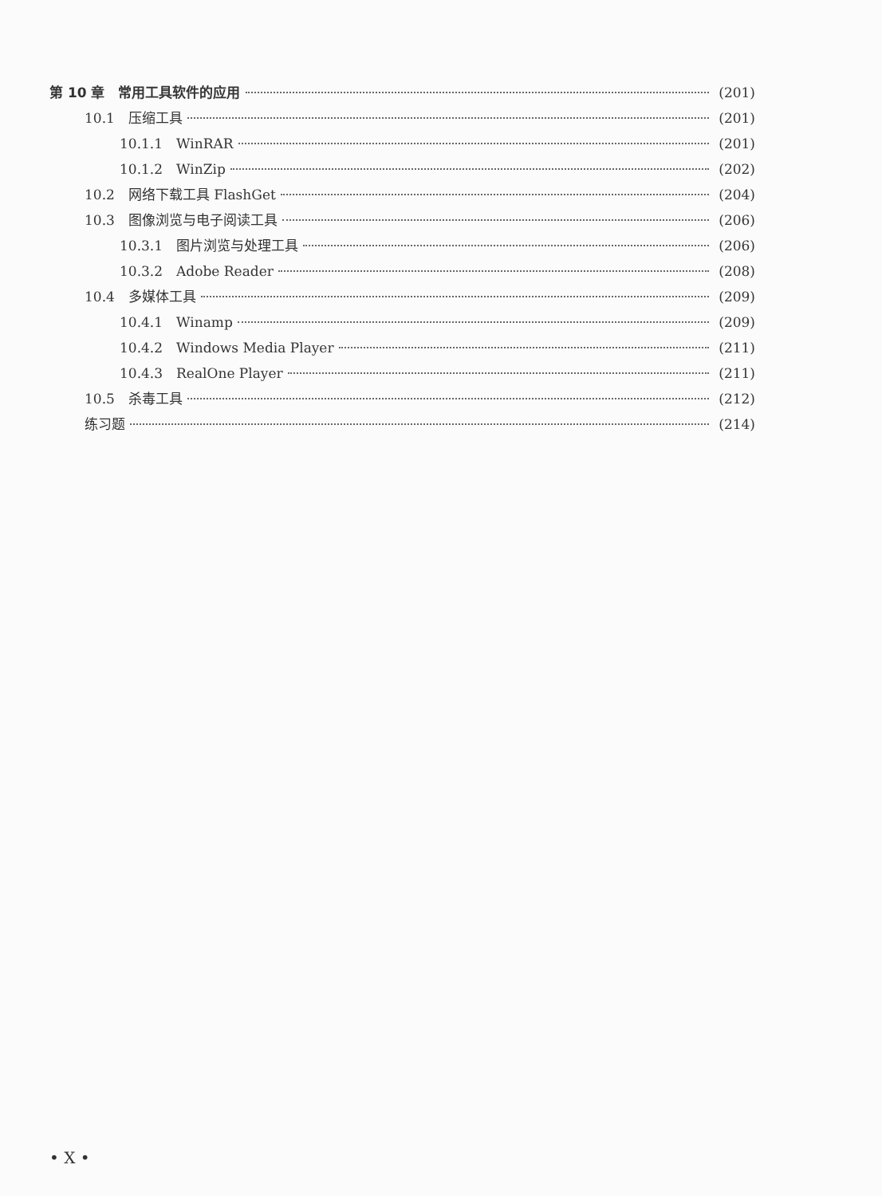第 10 章　常用工具软件的应用 (201)
10.1　压缩工具 (201)
10.1.1　WinRAR (201)
10.1.2　WinZip (202)
10.2　网络下载工具 FlashGet (204)
10.3　图像浏览与电子阅读工具 (206)
10.3.1　图片浏览与处理工具 (206)
10.3.2　Adobe Reader (208)
10.4　多媒体工具 (209)
10.4.1　Winamp (209)
10.4.2　Windows Media Player (211)
10.4.3　RealOne Player (211)
10.5　杀毒工具 (212)
练习题 (214)
• X •